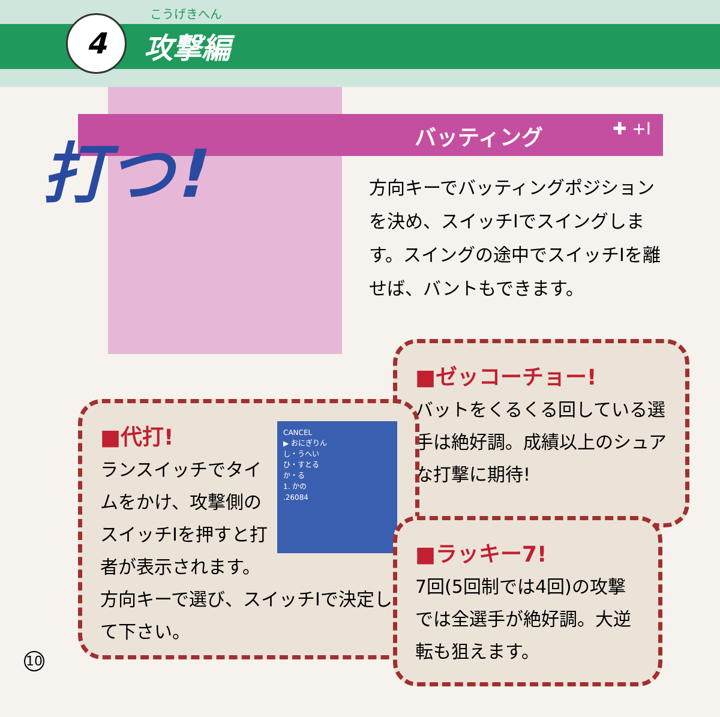4
こうげきへん
攻撃編
バッティング ✚ +Ⅰ
打つ!
方向キーでバッティングポジションを決め、スイッチⅠでスイングします。スイングの途中でスイッチⅠを離せば、バントもできます。
■ゼッコーチョー!
バットをくるくる回している選手は絶好調。成績以上のシュアな打撃に期待!
CANCEL
▶ おにぎりん
し・うへい
ひ・すとる
か・る
1. かの
.26084
■代打!
ランスイッチでタイムをかけ、攻撃側のスイッチⅠを押すと打者が表示されます。方向キーで選び、スイッチⅠで決定して下さい。
■ラッキー7!
7回(5回制では4回)の攻撃では全選手が絶好調。大逆転も狙えます。
10